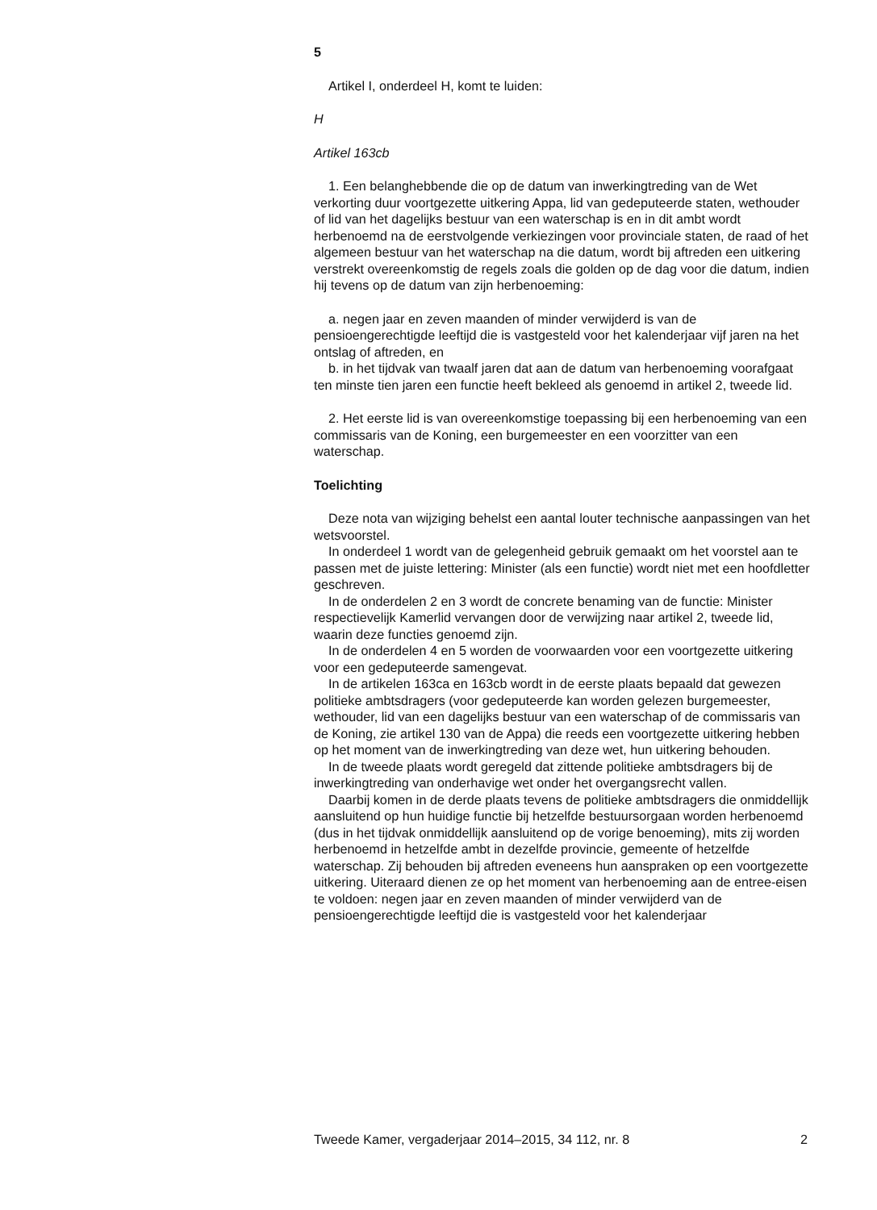5
Artikel I, onderdeel H, komt te luiden:
H
Artikel 163cb
1. Een belanghebbende die op de datum van inwerkingtreding van de Wet verkorting duur voortgezette uitkering Appa, lid van gedeputeerde staten, wethouder of lid van het dagelijks bestuur van een waterschap is en in dit ambt wordt herbenoemd na de eerstvolgende verkiezingen voor provinciale staten, de raad of het algemeen bestuur van het waterschap na die datum, wordt bij aftreden een uitkering verstrekt overeenkomstig de regels zoals die golden op de dag voor die datum, indien hij tevens op de datum van zijn herbenoeming:
a. negen jaar en zeven maanden of minder verwijderd is van de pensioengerechtigde leeftijd die is vastgesteld voor het kalenderjaar vijf jaren na het ontslag of aftreden, en
b. in het tijdvak van twaalf jaren dat aan de datum van herbenoeming voorafgaat ten minste tien jaren een functie heeft bekleed als genoemd in artikel 2, tweede lid.
2. Het eerste lid is van overeenkomstige toepassing bij een herbenoeming van een commissaris van de Koning, een burgemeester en een voorzitter van een waterschap.
Toelichting
Deze nota van wijziging behelst een aantal louter technische aanpassingen van het wetsvoorstel.
In onderdeel 1 wordt van de gelegenheid gebruik gemaakt om het voorstel aan te passen met de juiste lettering: Minister (als een functie) wordt niet met een hoofdletter geschreven.
In de onderdelen 2 en 3 wordt de concrete benaming van de functie: Minister respectievelijk Kamerlid vervangen door de verwijzing naar artikel 2, tweede lid, waarin deze functies genoemd zijn.
In de onderdelen 4 en 5 worden de voorwaarden voor een voortgezette uitkering voor een gedeputeerde samengevat.
In de artikelen 163ca en 163cb wordt in de eerste plaats bepaald dat gewezen politieke ambtsdragers (voor gedeputeerde kan worden gelezen burgemeester, wethouder, lid van een dagelijks bestuur van een waterschap of de commissaris van de Koning, zie artikel 130 van de Appa) die reeds een voortgezette uitkering hebben op het moment van de inwerkingtreding van deze wet, hun uitkering behouden.
In de tweede plaats wordt geregeld dat zittende politieke ambtsdragers bij de inwerkingtreding van onderhavige wet onder het overgangsrecht vallen.
Daarbij komen in de derde plaats tevens de politieke ambtsdragers die onmiddellijk aansluitend op hun huidige functie bij hetzelfde bestuursorgaan worden herbenoemd (dus in het tijdvak onmiddellijk aansluitend op de vorige benoeming), mits zij worden herbenoemd in hetzelfde ambt in dezelfde provincie, gemeente of hetzelfde waterschap. Zij behouden bij aftreden eveneens hun aanspraken op een voortgezette uitkering. Uiteraard dienen ze op het moment van herbenoeming aan de entree-eisen te voldoen: negen jaar en zeven maanden of minder verwijderd van de pensioengerechtigde leeftijd die is vastgesteld voor het kalenderjaar
Tweede Kamer, vergaderjaar 2014–2015, 34 112, nr. 8 2